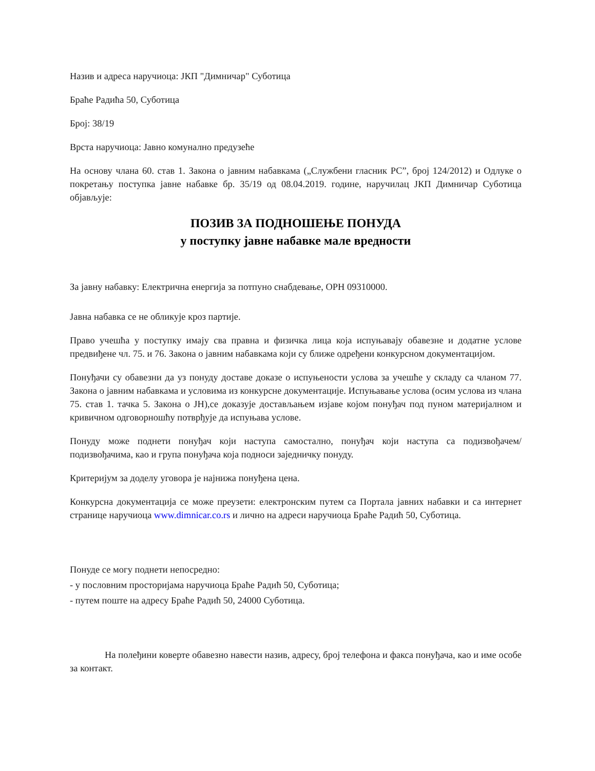Назив и адреса наручиоца: ЈКП "Димничар" Суботица
Браће Радића 50, Суботица
Број: 38/19
Врста наручиоца: Јавно комунално предузеће
На основу члана 60. став 1. Закона о јавним набавкама („Службени гласник РС”, број 124/2012) и Одлуке о покретању поступка јавне набавке бр. 35/19 од 08.04.2019. године, наручилац ЈКП Димничар Суботица објављује:
ПОЗИВ ЗА ПОДНОШЕЊЕ ПОНУДА
у поступку јавне набавке мале вредности
За јавну набавку: Електрична енергија за потпуно снабдевање, ОРН 09310000.
Јавна набавка се не обликује кроз партије.
Право учешћа у поступку имају сва правна и физичка лица која испуњавају обавезне и додатне услове предвиђене чл. 75. и 76. Закона о јавним набавкама који су ближе одређени конкурсном документацијом.
Понуђачи су обавезни да уз понуду доставе доказе о испуњености услова за учешће у складу са чланом 77. Закона о јавним набавкама и условима из конкурсне документације. Испуњавање услова (осим услова из члана 75. став 1. тачка 5. Закона о ЈН),се доказује достављањем изјаве којом понуђач под пуном материјалном и кривичном одговорношћу потврђује да испуњава услове.
Понуду може поднети понуђач који наступа самостално, понуђач који наступа са подизвођачем/подизвођачима, као и група понуђача која подноси заједничку понуду.
Критеријум за доделу уговора је најнижа понуђена цена.
Конкурсна документација се може преузети: електронским путем са Портала јавних набавки и са интернет странице наручиоца www.dimnicar.co.rs и лично на адреси наручиоца Браће Радић 50, Суботица.
Понуде се могу поднети непосредно:
- у пословним просторијама наручиоца Браће Радић 50, Суботица;
- путем поште на адресу Браће Радић 50, 24000 Суботица.
На полеђини коверте обавезно навести назив, адресу, број телефона и факса понуђача, као и име особе за контакт.